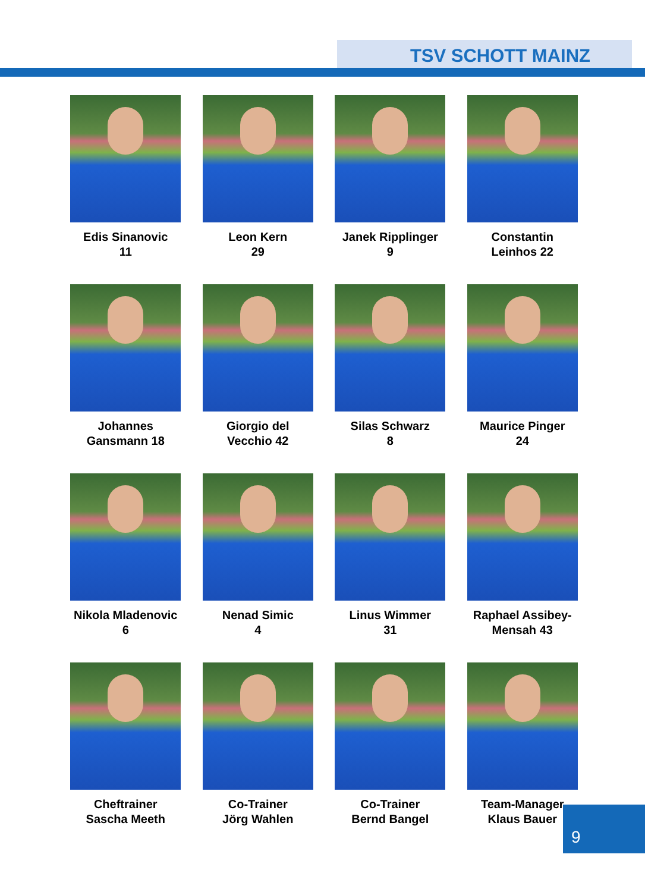TSV SCHOTT MAINZ
Edis Sinanovic
11
Leon Kern
29
Janek Ripplinger
9
Constantin
Leinhos 22
Johannes
Gansmann 18
Giorgio del
Vecchio 42
Silas Schwarz
8
Maurice Pinger
24
Nikola Mladenovic
6
Nenad Simic
4
Linus Wimmer
31
Raphael Assibey-
Mensah 43
Cheftrainer
Sascha Meeth
Co-Trainer
Jörg Wahlen
Co-Trainer
Bernd Bangel
Team-Manager
Klaus Bauer
9